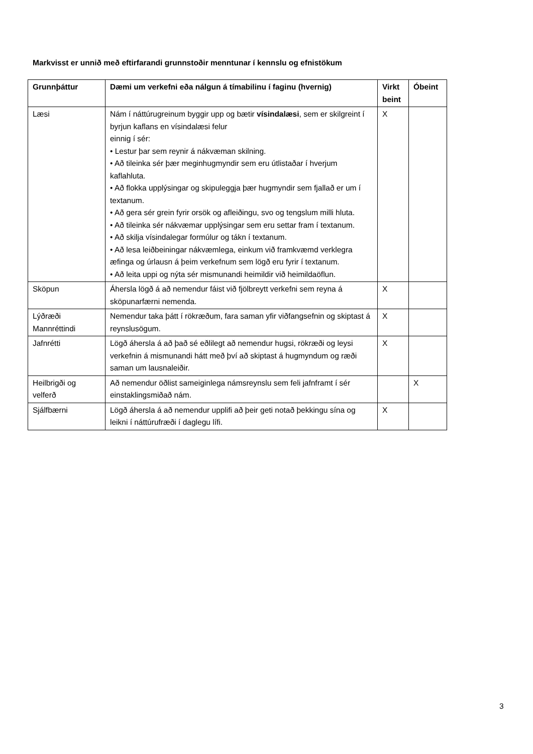Markvisst er unnið með eftirfarandi grunnstoðir menntunar í kennslu og efnistökum
| Grunnþáttur | Dæmi um verkefni eða nálgun á tímabilinu í faginu (hvernig) | Virkt beint | Óbeint |
| --- | --- | --- | --- |
| Læsi | Nám í náttúrugreinum byggir upp og bætir vísindalæsi , sem er skilgreint í byrjun kaflans en vísindalæsi felur einnig í sér: • Lestur þar sem reynir á nákvæman skilning. • Að tileinka sér þær meginhugmyndir sem eru útlistaðar í hverjum kaflahluta. • Að flokka upplýsingar og skipuleggja þær hugmyndir sem fjallað er um í textanum. • Að gera sér grein fyrir orsök og afleiðingu, svo og tengslum milli hluta. • Að tileinka sér nákvæmar upplýsingar sem eru settar fram í textanum. • Að skilja vísindalegar formúlur og tákn í textanum. • Að lesa leiðbeiningar nákvæmlega, einkum við framkvæmd verklegra æfinga og úrlausn á þeim verkefnum sem lögð eru fyrir í textanum. • Að leita uppi og nýta sér mismunandi heimildir við heimildaöflun. | X | |
| Sköpun | Áhersla lögð á að nemendur fáist við fjölbreytt verkefni sem reyna á sköpunarfærni nemenda. | X | |
| Lýðræði Mannréttindi | Nemendur taka þátt í rökræðum, fara saman yfir viðfangsefnin og skiptast á reynslusögum. | X | |
| Jafnrétti | Lögð áhersla á að það sé eðlilegt að nemendur hugsi, rökræði og leysi verkefnin á mismunandi hátt með því að skiptast á hugmyndum og ræði saman um lausnaleiðir. | X | |
| Heilbrigði og velferð | Að nemendur öðlist sameiginlega námsreynslu sem feli jafnframt í sér einstaklingsmiðað nám. | | X |
| Sjálfbærni | Lögð áhersla á að nemendur upplifi að þeir geti notað þekkingu sína og leikni í náttúrufræði í daglegu lífi. | X | |
3